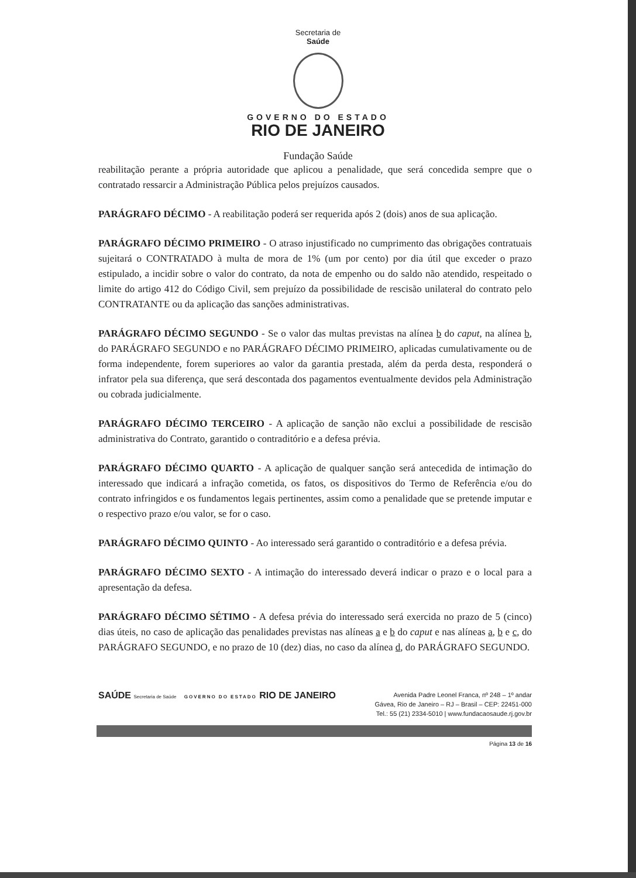Secretaria de
Saúde
GOVERNO DO ESTADO
RIO DE JANEIRO
Fundação Saúde
reabilitação perante a própria autoridade que aplicou a penalidade, que será concedida sempre que o contratado ressarcir a Administração Pública pelos prejuízos causados.
PARÁGRAFO DÉCIMO - A reabilitação poderá ser requerida após 2 (dois) anos de sua aplicação.
PARÁGRAFO DÉCIMO PRIMEIRO - O atraso injustificado no cumprimento das obrigações contratuais sujeitará o CONTRATADO à multa de mora de 1% (um por cento) por dia útil que exceder o prazo estipulado, a incidir sobre o valor do contrato, da nota de empenho ou do saldo não atendido, respeitado o limite do artigo 412 do Código Civil, sem prejuízo da possibilidade de rescisão unilateral do contrato pelo CONTRATANTE ou da aplicação das sanções administrativas.
PARÁGRAFO DÉCIMO SEGUNDO - Se o valor das multas previstas na alínea b do caput, na alínea b, do PARÁGRAFO SEGUNDO e no PARÁGRAFO DÉCIMO PRIMEIRO, aplicadas cumulativamente ou de forma independente, forem superiores ao valor da garantia prestada, além da perda desta, responderá o infrator pela sua diferença, que será descontada dos pagamentos eventualmente devidos pela Administração ou cobrada judicialmente.
PARÁGRAFO DÉCIMO TERCEIRO - A aplicação de sanção não exclui a possibilidade de rescisão administrativa do Contrato, garantido o contraditório e a defesa prévia.
PARÁGRAFO DÉCIMO QUARTO - A aplicação de qualquer sanção será antecedida de intimação do interessado que indicará a infração cometida, os fatos, os dispositivos do Termo de Referência e/ou do contrato infringidos e os fundamentos legais pertinentes, assim como a penalidade que se pretende imputar e o respectivo prazo e/ou valor, se for o caso.
PARÁGRAFO DÉCIMO QUINTO - Ao interessado será garantido o contraditório e a defesa prévia.
PARÁGRAFO DÉCIMO SEXTO - A intimação do interessado deverá indicar o prazo e o local para a apresentação da defesa.
PARÁGRAFO DÉCIMO SÉTIMO - A defesa prévia do interessado será exercida no prazo de 5 (cinco) dias úteis, no caso de aplicação das penalidades previstas nas alíneas a e b do caput e nas alíneas a, b e c, do PARÁGRAFO SEGUNDO, e no prazo de 10 (dez) dias, no caso da alínea d, do PARÁGRAFO SEGUNDO.
SAÚDE Secretaria de Saúde GOVERNO DO ESTADO RIO DE JANEIRO
Avenida Padre Leonel Franca, nº 248 – 1º andar
Gávea, Rio de Janeiro – RJ – Brasil – CEP: 22451-000
Tel.: 55 (21) 2334-5010 | www.fundacaosaude.rj.gov.br
Página 13 de 16